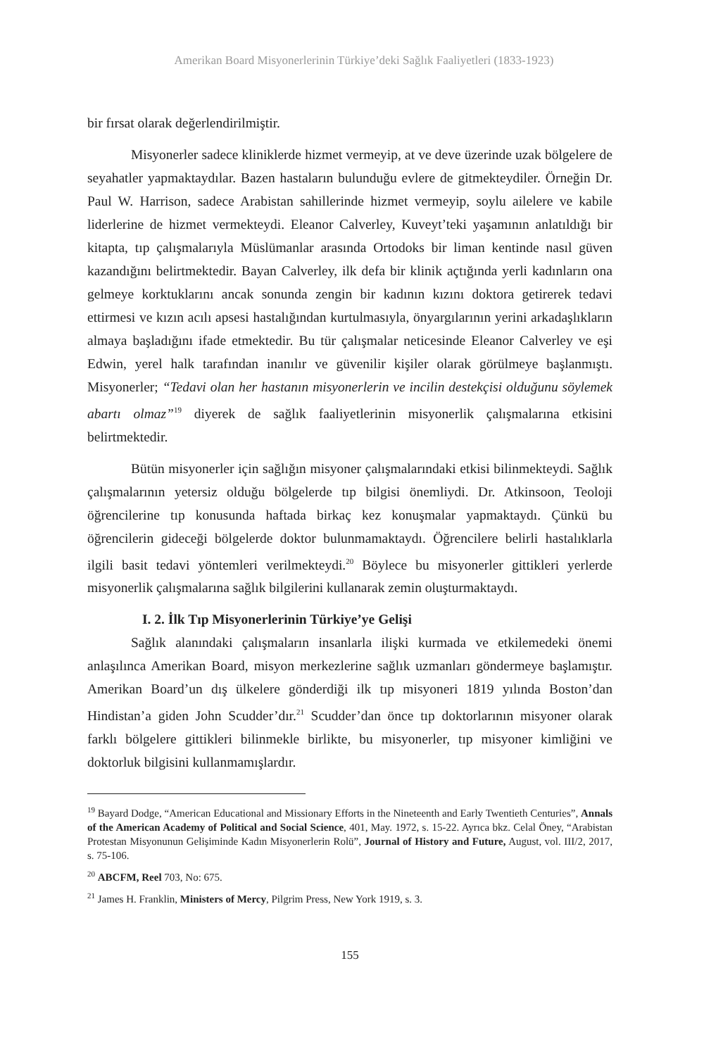Amerikan Board Misyonerlerinin Türkiye’deki Sağlık Faaliyetleri (1833-1923)
bir fırsat olarak değerlendirilmiştir.
Misyonerler sadece kliniklerde hizmet vermeyip, at ve deve üzerinde uzak bölgelere de seyahatler yapmaktaydılar. Bazen hastaların bulunduğu evlere de gitmekteydiler. Örneğin Dr. Paul W. Harrison, sadece Arabistan sahillerinde hizmet vermeyip, soylu ailelere ve kabile liderlerine de hizmet vermekteydi. Eleanor Calverley, Kuveyt’teki yaşamının anlatıldığı bir kitapta, tıp çalışmalarıyla Müslümanlar arasında Ortodoks bir liman kentinde nasıl güven kazandığını belirtmektedir. Bayan Calverley, ilk defa bir klinik açtığında yerli kadınların ona gelmeye korktuklarını ancak sonunda zengin bir kadının kızını doktora getirerek tedavi ettirmesi ve kızın acılı apsesi hastalığından kurtulmasıyla, önyargılarının yerini arkadaşlıkların almaya başladığını ifade etmektedir. Bu tür çalışmalar neticesinde Eleanor Calverley ve eşi Edwin, yerel halk tarafından inanılır ve güvenilir kişiler olarak görülmeye başlanmıştı. Misyonerler; “Tedavi olan her hastanın misyonerlerin ve incilin destekçisi olduğunu söylemek abartı olmaz”<sup>19</sup> diyerek de sağlık faaliyetlerinin misyonerlik çalışmalarına etkisini belirtmektedir.
Bütün misyonerler için sağlığın misyoner çalışmalarındaki etkisi bilinmekteydi. Sağlık çalışmalarının yetersiz olduğu bölgelerde tıp bilgisi önemliydi. Dr. Atkinsoon, Teoloji öğrencilerine tıp konusunda haftada birkaç kez konuşmalar yapmaktaydı. Çünkü bu öğrencilerin gideceği bölgelerde doktor bulunmamaktaydı. Öğrencilere belirli hastalıklarla ilgili basit tedavi yöntemleri verilmekteydi.<sup>20</sup> Böylece bu misyonerler gittikleri yerlerde misyonerlik çalışmalarına sağlık bilgilerini kullanarak zemin oluşturmaktaydı.
I. 2. İlk Tıp Misyonerlerinin Türkiye’ye Gelişi
Sağlık alanındaki çalışmaların insanlarla ilişki kurmada ve etkilemedeki önemi anlaşılınca Amerikan Board, misyon merkezlerine sağlık uzmanları göndermeye başlamıştır. Amerikan Board’un dış ülkelere gönderdiği ilk tıp misyoneri 1819 yılında Boston’dan Hindistan’a giden John Scudder’dır.<sup>21</sup> Scudder’dan önce tıp doktorlarının misyoner olarak farklı bölgelere gittikleri bilinmekle birlikte, bu misyonerler, tıp misyoner kimliğini ve doktorluk bilgisini kullanmamışlardır.
<sup>19</sup> Bayard Dodge, “American Educational and Missionary Efforts in the Nineteenth and Early Twentieth Centuries”, Annals of the American Academy of Political and Social Science, 401, May. 1972, s. 15-22. Ayrıca bkz. Celal Öney, “Arabistan Protestan Misyonunun Gelişiminde Kadın Misyonerlerin Rolü”, Journal of History and Future, August, vol. III/2, 2017, s. 75-106.
<sup>20</sup> ABCFM, Reel 703, No: 675.
<sup>21</sup> James H. Franklin, Ministers of Mercy, Pilgrim Press, New York 1919, s. 3.
155